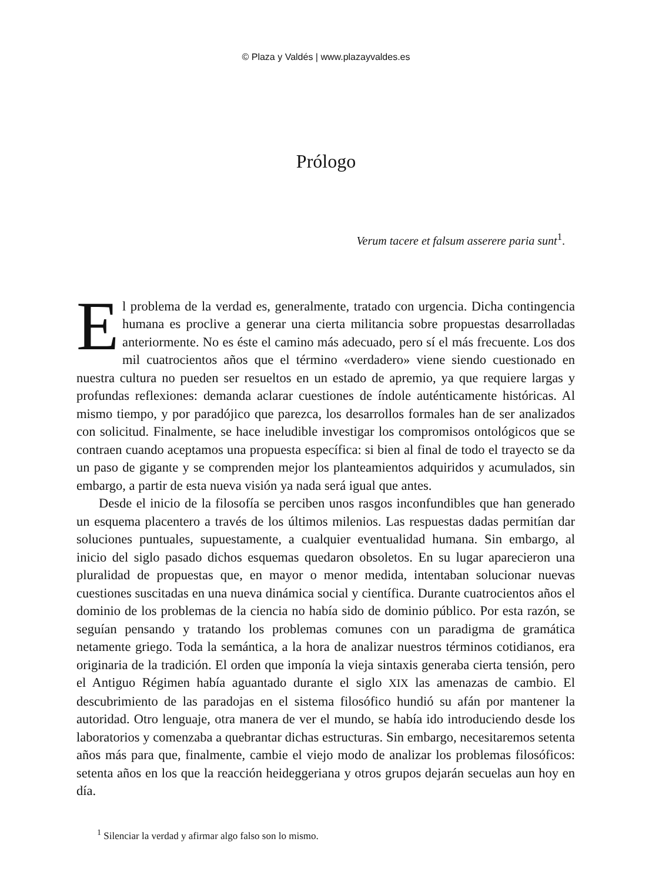© Plaza y Valdés | www.plazayvaldes.es
Prólogo
Verum tacere et falsum asserere paria sunt<sup>1</sup>.
El problema de la verdad es, generalmente, tratado con urgencia. Dicha contingencia humana es proclive a generar una cierta militancia sobre propuestas desarrolladas anteriormente. No es éste el camino más adecuado, pero sí el más frecuente. Los dos mil cuatrocientos años que el término «verdadero» viene siendo cuestionado en nuestra cultura no pueden ser resueltos en un estado de apremio, ya que requiere largas y profundas reflexiones: demanda aclarar cuestiones de índole auténticamente históricas. Al mismo tiempo, y por paradójico que parezca, los desarrollos formales han de ser analizados con solicitud. Finalmente, se hace ineludible investigar los compromisos ontológicos que se contraen cuando aceptamos una propuesta específica: si bien al final de todo el trayecto se da un paso de gigante y se comprenden mejor los planteamientos adquiridos y acumulados, sin embargo, a partir de esta nueva visión ya nada será igual que antes.
Desde el inicio de la filosofía se perciben unos rasgos inconfundibles que han generado un esquema placentero a través de los últimos milenios. Las respuestas dadas permitían dar soluciones puntuales, supuestamente, a cualquier eventualidad humana. Sin embargo, al inicio del siglo pasado dichos esquemas quedaron obsoletos. En su lugar aparecieron una pluralidad de propuestas que, en mayor o menor medida, intentaban solucionar nuevas cuestiones suscitadas en una nueva dinámica social y científica. Durante cuatrocientos años el dominio de los problemas de la ciencia no había sido de dominio público. Por esta razón, se seguían pensando y tratando los problemas comunes con un paradigma de gramática netamente griego. Toda la semántica, a la hora de analizar nuestros términos cotidianos, era originaria de la tradición. El orden que imponía la vieja sintaxis generaba cierta tensión, pero el Antiguo Régimen había aguantado durante el siglo XIX las amenazas de cambio. El descubrimiento de las paradojas en el sistema filosófico hundió su afán por mantener la autoridad. Otro lenguaje, otra manera de ver el mundo, se había ido introduciendo desde los laboratorios y comenzaba a quebrantar dichas estructuras. Sin embargo, necesitaremos setenta años más para que, finalmente, cambie el viejo modo de analizar los problemas filosóficos: setenta años en los que la reacción heideggeriana y otros grupos dejarán secuelas aun hoy en día.
<sup>1</sup> Silenciar la verdad y afirmar algo falso son lo mismo.